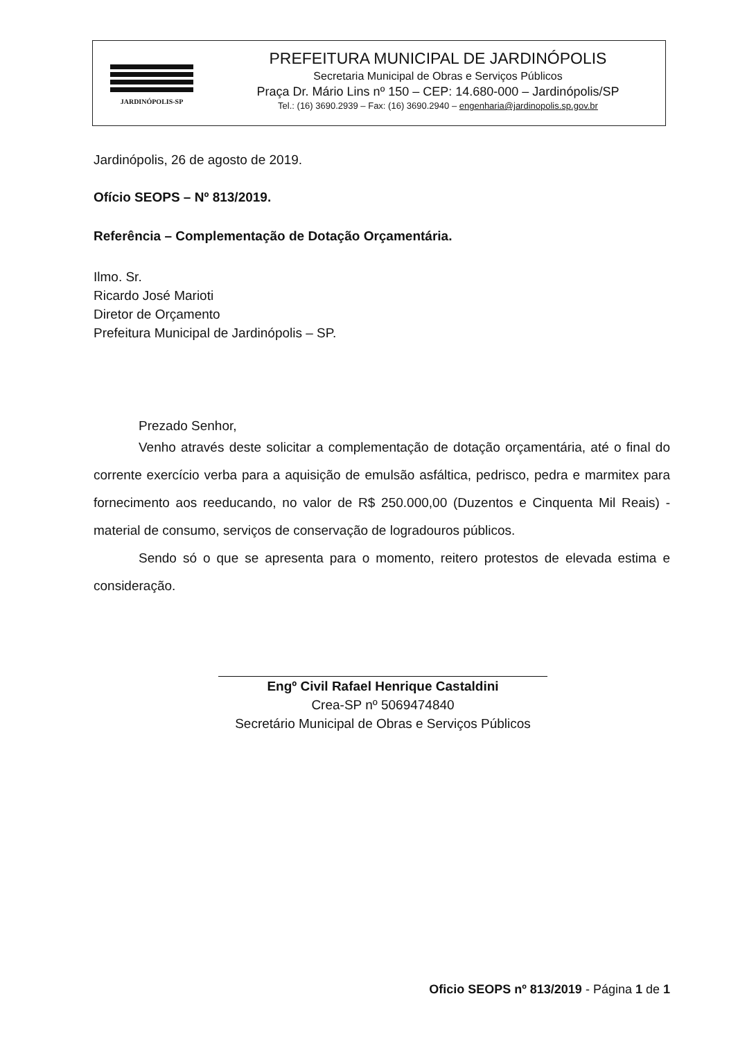JARDINÓPOLIS-SP
PREFEITURA MUNICIPAL DE JARDINÓPOLIS
Secretaria Municipal de Obras e Serviços Públicos
Praça Dr. Mário Lins nº 150 – CEP: 14.680-000 – Jardinópolis/SP
Tel.: (16) 3690.2939 – Fax: (16) 3690.2940 – engenharia@jardinopolis.sp.gov.br
Jardinópolis, 26 de agosto de 2019.
Ofício SEOPS – Nº 813/2019.
Referência – Complementação de Dotação Orçamentária.
Ilmo. Sr.
Ricardo José Marioti
Diretor de Orçamento
Prefeitura Municipal de Jardinópolis – SP.
Prezado Senhor,
Venho através deste solicitar a complementação de dotação orçamentária, até o final do corrente exercício verba para a aquisição de emulsão asfáltica, pedrisco, pedra e marmitex para fornecimento aos reeducando, no valor de R$ 250.000,00 (Duzentos e Cinquenta Mil Reais) - material de consumo, serviços de conservação de logradouros públicos.
Sendo só o que se apresenta para o momento, reitero protestos de elevada estima e consideração.
Engº Civil Rafael Henrique Castaldini
Crea-SP nº 5069474840
Secretário Municipal de Obras e Serviços Públicos
Oficio SEOPS nº 813/2019 - Página 1 de 1